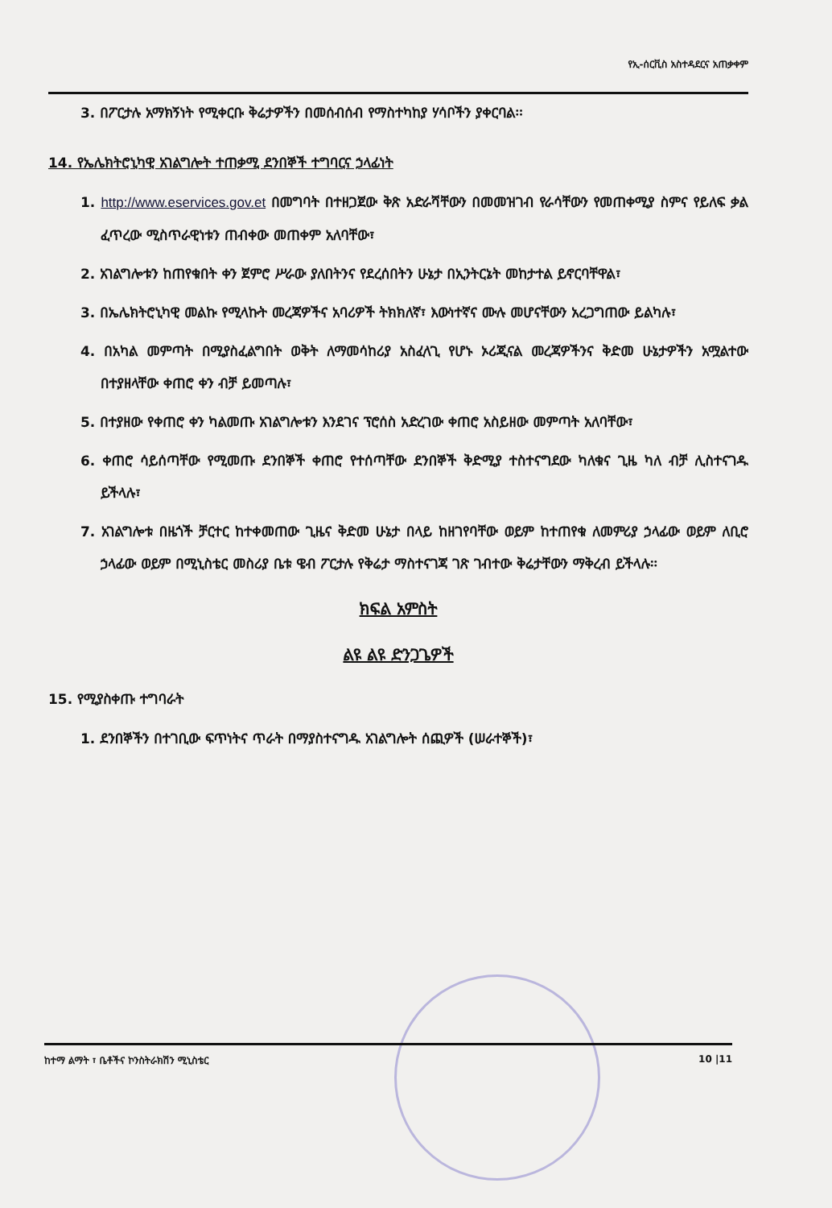የኢ-ሰርቪስ አስተዳደርና አጠቃቀም
3. በፖርታሉ አማክኝነት የሚቀርቡ ቅሬታዎችን በመሰብሰብ የማስተካከያ ሃሳቦችን ያቀርባል፡፡
14. የኤሌክትሮኒካዊ አገልግሎት ተጠቃሚ ደንበኞች ተግባርና ኃላፊነት
1. http://www.eservices.gov.et በመግባት በተዘጋጀው ቅጽ አድራሻቸውን በመመዝገብ የራሳቸውን የመጠቀሚያ ስምና የይለፍ ቃል ፈጥረው ሚስጥራዊነቱን ጠብቀው መጠቀም አለባቸው፣
2. አገልግሎቱን ከጠየቁበት ቀን ጀምሮ ሥራው ያለበትንና የደረሰበትን ሁኔታ በኢንትርኔት መከታተል ይኖርባቸዋል፣
3. በኤሌክትሮኒካዊ መልኩ የሚላኩት መረጃዎችና አባሪዎች ትክክለኛ፣ እውነተኛና ሙሉ መሆናቸውን አረጋግጠው ይልካሉ፣
4. በአካል መምጣት በሚያስፈልግበት ወቅት ለማመሳከሪያ አስፈላጊ የሆኑ ኦሪጂናል መረጃዎችንና ቅድመ ሁኔታዎችን አሟልተው በተያዘላቸው ቀጠሮ ቀን ብቻ ይመጣሉ፣
5. በተያዘው የቀጠሮ ቀን ካልመጡ አገልግሎቱን እንደገና ፕሮሰስ አድረገው ቀጠሮ አስይዘው መምጣት አለባቸው፣
6. ቀጠሮ ሳይሰጣቸው የሚመጡ ደንበኞች ቀጠሮ የተሰጣቸው ደንበኞች ቅድሚያ ተስተናግደው ካለቁና ጊዜ ካለ ብቻ ሊስተናገዱ ይችላሉ፣
7. አገልግሎቱ በዜጎች ቻርተር ከተቀመጠው ጊዜና ቅድመ ሁኔታ በላይ ከዘገየባቸው ወይም ከተጠየቁ ለመምሪያ ኃላፊው ወይም ለቢሮ ኃላፊው ወይም በሚኒስቴር መስሪያ ቤቱ ዌብ ፖርታሉ የቅሬታ ማስተናገጃ ገጽ ገብተው ቅሬታቸውን ማቅረብ ይችላሉ፡፡
ክፍል አምስት
ልዩ ልዩ ድንጋጌዎች
15. የሚያስቀጡ ተግባራት
1. ደንበኞችን በተገቢው ፍጥነትና ጥራት በማያስተናግዱ አገልግሎት ሰጪዎች (ሠራተኞች)፣
ከተማ ልማት ፣ ቤቶችና ኮንስትራክሽን ሚኒስቴር 10 |11